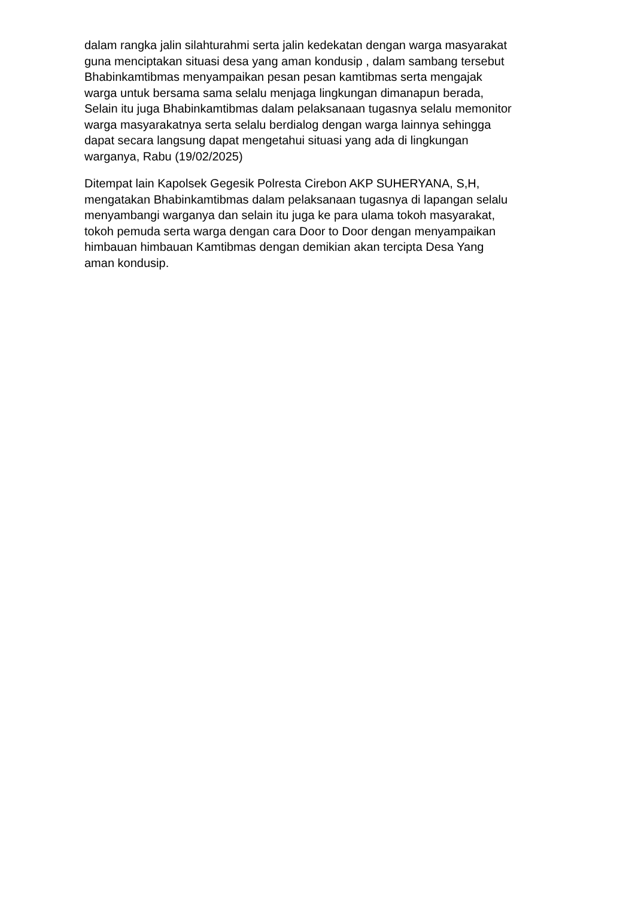dalam rangka jalin silahturahmi serta jalin kedekatan dengan warga masyarakat
guna menciptakan situasi desa yang aman kondusip , dalam sambang tersebut
Bhabinkamtibmas menyampaikan pesan pesan kamtibmas serta mengajak
warga untuk bersama sama selalu menjaga lingkungan dimanapun berada,
Selain itu juga Bhabinkamtibmas dalam pelaksanaan tugasnya selalu memonitor
warga masyarakatnya serta selalu berdialog dengan warga lainnya sehingga
dapat secara langsung dapat mengetahui situasi yang ada di lingkungan
warganya, Rabu (19/02/2025)
Ditempat lain Kapolsek Gegesik Polresta Cirebon AKP SUHERYANA, S,H,
mengatakan Bhabinkamtibmas dalam pelaksanaan tugasnya di lapangan selalu
menyambangi warganya dan selain itu juga ke para ulama tokoh masyarakat,
tokoh pemuda serta warga dengan cara Door to Door dengan menyampaikan
himbauan himbauan Kamtibmas dengan demikian akan tercipta Desa Yang
aman kondusip.